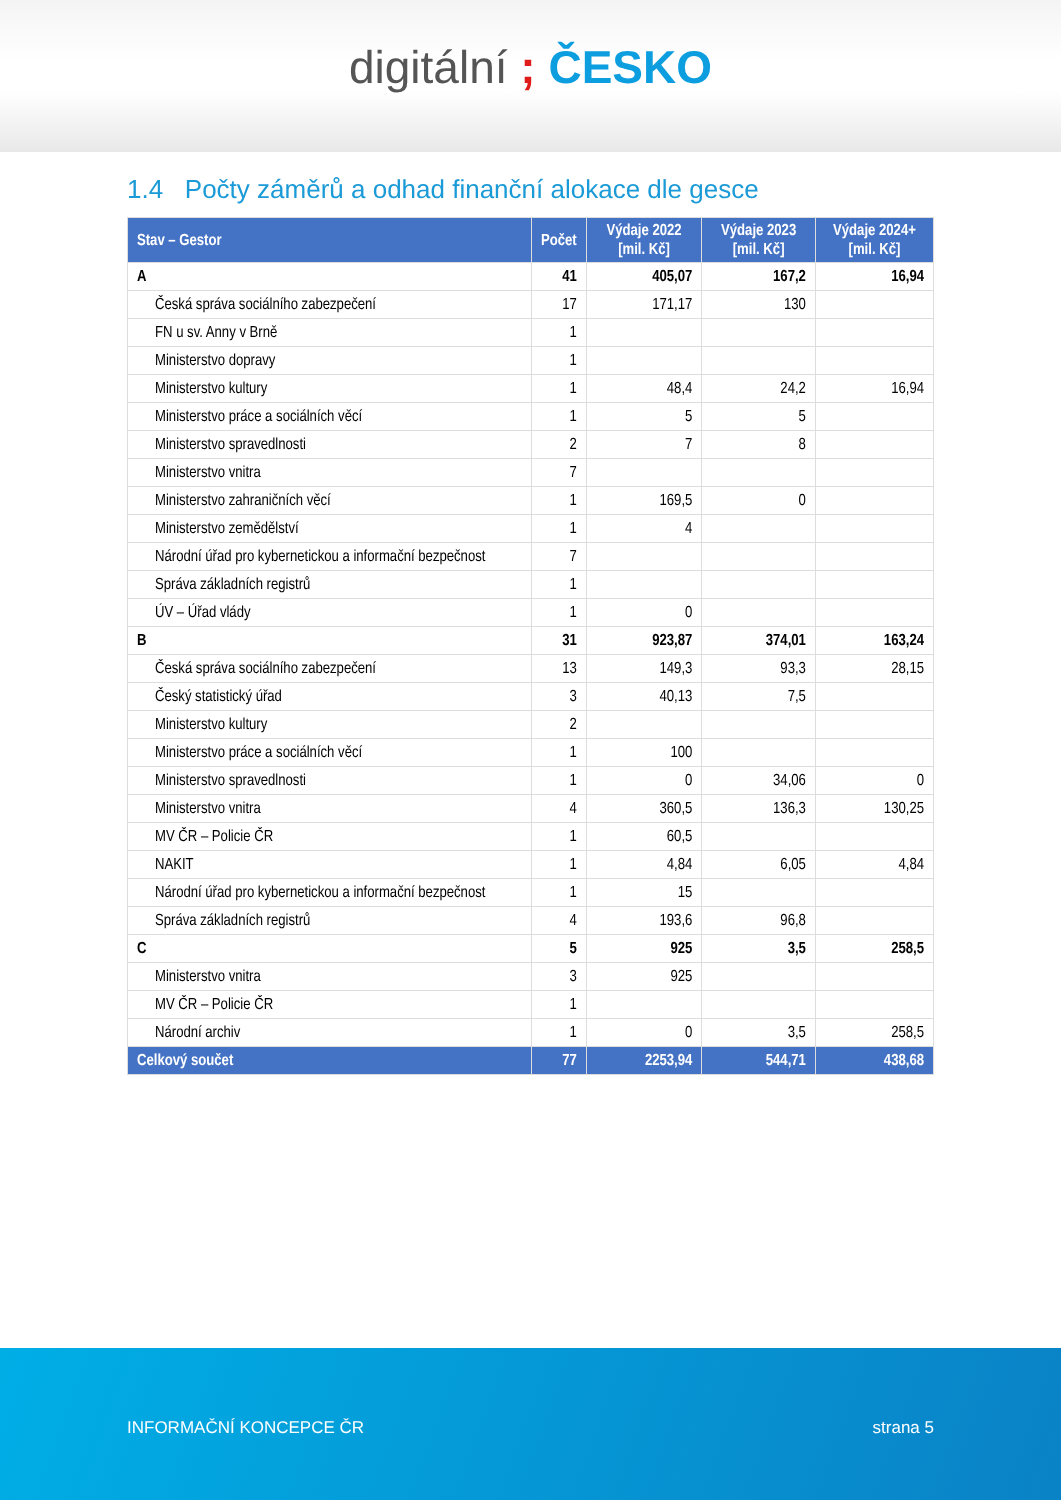digitální ; ČESKO
1.4 Počty záměrů a odhad finanční alokace dle gesce
| Stav – Gestor | Počet | Výdaje 2022 [mil. Kč] | Výdaje 2023 [mil. Kč] | Výdaje 2024+ [mil. Kč] |
| --- | --- | --- | --- | --- |
| A | 41 | 405,07 | 167,2 | 16,94 |
| Česká správa sociálního zabezpečení | 17 | 171,17 | 130 | |
| FN u sv. Anny v Brně | 1 | | | |
| Ministerstvo dopravy | 1 | | | |
| Ministerstvo kultury | 1 | 48,4 | 24,2 | 16,94 |
| Ministerstvo práce a sociálních věcí | 1 | 5 | 5 | |
| Ministerstvo spravedlnosti | 2 | 7 | 8 | |
| Ministerstvo vnitra | 7 | | | |
| Ministerstvo zahraničních věcí | 1 | 169,5 | 0 | |
| Ministerstvo zemědělství | 1 | 4 | | |
| Národní úřad pro kybernetickou a informační bezpečnost | 7 | | | |
| Správa základních registrů | 1 | | | |
| ÚV – Úřad vlády | 1 | 0 | | |
| B | 31 | 923,87 | 374,01 | 163,24 |
| Česká správa sociálního zabezpečení | 13 | 149,3 | 93,3 | 28,15 |
| Český statistický úřad | 3 | 40,13 | 7,5 | |
| Ministerstvo kultury | 2 | | | |
| Ministerstvo práce a sociálních věcí | 1 | 100 | | |
| Ministerstvo spravedlnosti | 1 | 0 | 34,06 | 0 |
| Ministerstvo vnitra | 4 | 360,5 | 136,3 | 130,25 |
| MV ČR – Policie ČR | 1 | 60,5 | | |
| NAKIT | 1 | 4,84 | 6,05 | 4,84 |
| Národní úřad pro kybernetickou a informační bezpečnost | 1 | 15 | | |
| Správa základních registrů | 4 | 193,6 | 96,8 | |
| C | 5 | 925 | 3,5 | 258,5 |
| Ministerstvo vnitra | 3 | 925 | | |
| MV ČR – Policie ČR | 1 | | | |
| Národní archiv | 1 | 0 | 3,5 | 258,5 |
| Celkový součet | 77 | 2253,94 | 544,71 | 438,68 |
INFORMAČNÍ KONCEPCE ČR strana 5